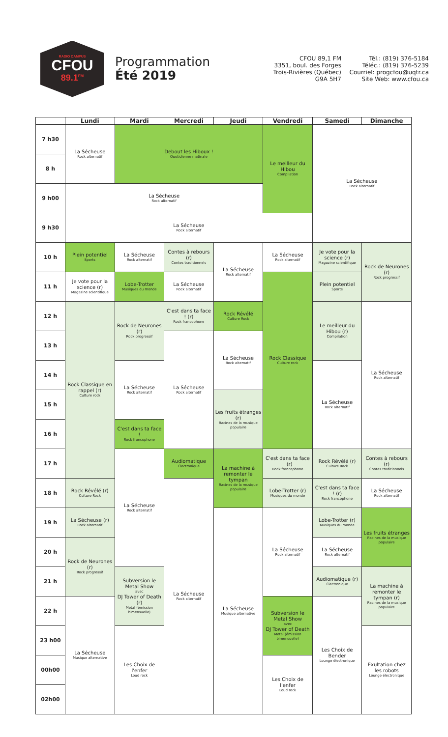RADIO CAMPUS
CFOU
89.1<sup>FM</sup>
Programmation
Été 2019
CFOU 89,1 FM
3351, boul. des Forges
Trois-Rivières (Québec)
G9A 5H7
Tél.: (819) 376-5184
Téléc.: (819) 376-5239
Courriel: progcfou@uqtr.ca
Site Web: www.cfou.ca
| | Lundi | Mardi | Mercredi | Jeudi | Vendredi | Samedi | Dimanche |
| --- | --- | --- | --- | --- | --- | --- | --- |
| 7 h30 | La Sécheuse Rock alternatif | Debout les Hiboux ! Quotidienne matinale | | | Le meilleur du Hibou Compilation | La Sécheuse Rock alternatif | |
| 8 h | | | | | | | |
| 9 h00 | La Sécheuse Rock alternatif | | | | | | |
| 9 h30 | La Sécheuse Rock alternatif | | | | | | |
| 10 h | Plein potentiel Sports | La Sécheuse Rock alternatif | Contes à rebours (r) Contes traditionnels | La Sécheuse Rock alternatif | La Sécheuse Rock alternatif | Je vote pour la science (r) Magazine scientifique | Rock de Neurones (r) Rock progressif |
| 11 h | Je vote pour la science (r) Magazine scientifique | Lobe-Trotter Musiques du monde | La Sécheuse Rock alternatif | | Rock Classique Culture rock | Plein potentiel Sports | |
| 12 h | Rock Classique en rappel (r) Culture rock | Rock de Neurones (r) Rock progressif | C'est dans ta face ! (r) Rock francophone | Rock Révélé Culture Rock | | Le meilleur du Hibou (r) Compilation | La Sécheuse Rock alternatif |
| 13 h | | | La Sécheuse Rock alternatif | La Sécheuse Rock alternatif | | | |
| 14 h | | La Sécheuse Rock alternatif | | | | La Sécheuse Rock alternatif | |
| 15 h | | | | Les fruits étranges (r) Racines de la musique populaire | | | |
| 16 h | | C'est dans ta face ! Rock francophone | | | | | |
| 17 h | | La Sécheuse Rock alternatif | Audiomatique Électronique | La machine à remonter le tympan Racines de la musique populaire | C'est dans ta face ! (r) Rock francophone | Rock Révélé (r) Culture Rock | Contes à rebours (r) Contes traditionnels |
| 18 h | Rock Révélé (r) Culture Rock | | La Sécheuse Rock alternatif | | Lobe-Trotter (r) Musiques du monde | C'est dans ta face ! (r) Rock francophone | La Sécheuse Rock alternatif |
| 19 h | La Sécheuse (r) Rock alternatif | | | La Sécheuse Musique alternative | La Sécheuse Rock alternatif | Lobe-Trotter (r) Musiques du monde | Les fruits étranges Racines de la musique populaire |
| 20 h | Rock de Neurones (r) Rock progressif | | | | | La Sécheuse Rock alternatif | |
| 21 h | | Subversion le Metal Show avec DJ Tower of Death (r) Metal (émission bimensuelle) | | | | Audiomatique (r) Électronique | La machine à remonter le tympan (r) Racines de la musique populaire |
| 22 h | La Sécheuse Musique alternative | | | | Subversion le Metal Show avec DJ Tower of Death Metal (émission bimensuelle) | Les Choix de Bender Lounge électronique | |
| 23 h00 | | Les Choix de l'enfer Loud rock | | | | | Exultation chez les robots Lounge électronique |
| 00h00 | | | | | Les Choix de l'enfer Loud rock | | |
| 02h00 | | | | | | | |